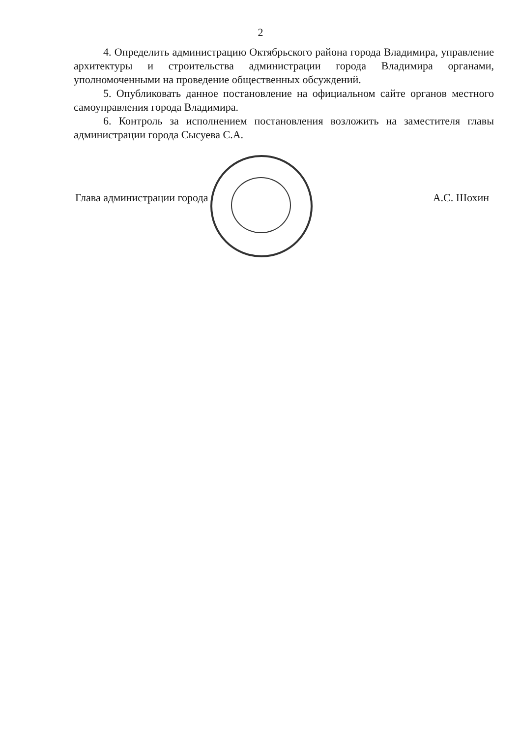2
4. Определить администрацию Октябрьского района города Владимира, управление архитектуры и строительства администрации города Владимира органами, уполномоченными на проведение общественных обсуждений.
5. Опубликовать данное постановление на официальном сайте органов местного самоуправления города Владимира.
6. Контроль за исполнением постановления возложить на заместителя главы администрации города Сысуева С.А.
Глава администрации города А.С. Шохин